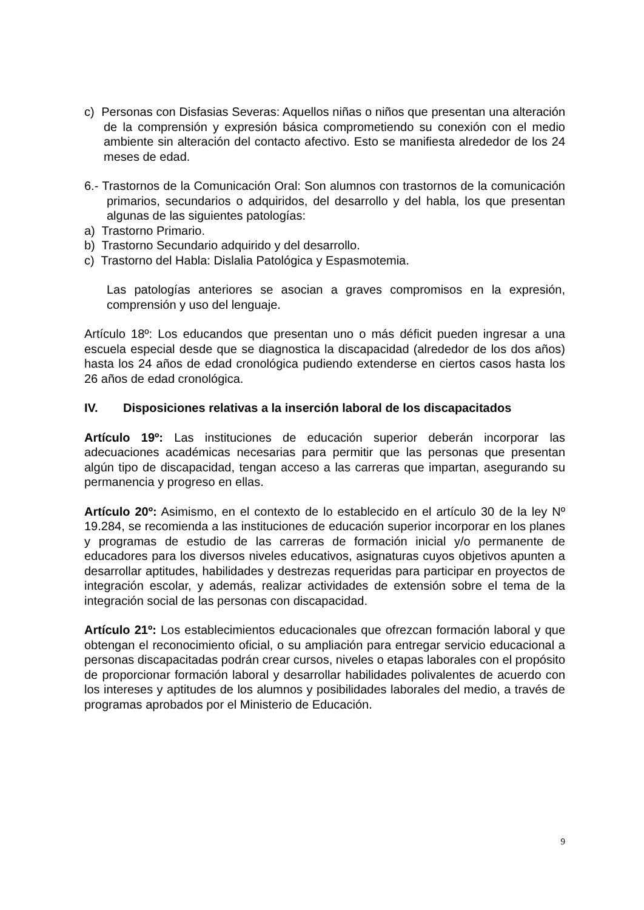c) Personas con Disfasias Severas: Aquellos niñas o niños que presentan una alteración de la comprensión y expresión básica comprometiendo su conexión con el medio ambiente sin alteración del contacto afectivo. Esto se manifiesta alrededor de los 24 meses de edad.
6.- Trastornos de la Comunicación Oral: Son alumnos con trastornos de la comunicación primarios, secundarios o adquiridos, del desarrollo y del habla, los que presentan algunas de las siguientes patologías:
a) Trastorno Primario.
b) Trastorno Secundario adquirido y del desarrollo.
c) Trastorno del Habla: Dislalia Patológica y Espasmotemia.
Las patologías anteriores se asocian a graves compromisos en la expresión, comprensión y uso del lenguaje.
Artículo 18º: Los educandos que presentan uno o más déficit pueden ingresar a una escuela especial desde que se diagnostica la discapacidad (alrededor de los dos años) hasta los 24 años de edad cronológica pudiendo extenderse en ciertos casos hasta los 26 años de edad cronológica.
IV. Disposiciones relativas a la inserción laboral de los discapacitados
Artículo 19º: Las instituciones de educación superior deberán incorporar las adecuaciones académicas necesarias para permitir que las personas que presentan algún tipo de discapacidad, tengan acceso a las carreras que impartan, asegurando su permanencia y progreso en ellas.
Artículo 20º: Asimismo, en el contexto de lo establecido en el artículo 30 de la ley Nº 19.284, se recomienda a las instituciones de educación superior incorporar en los planes y programas de estudio de las carreras de formación inicial y/o permanente de educadores para los diversos niveles educativos, asignaturas cuyos objetivos apunten a desarrollar aptitudes, habilidades y destrezas requeridas para participar en proyectos de integración escolar, y además, realizar actividades de extensión sobre el tema de la integración social de las personas con discapacidad.
Artículo 21º: Los establecimientos educacionales que ofrezcan formación laboral y que obtengan el reconocimiento oficial, o su ampliación para entregar servicio educacional a personas discapacitadas podrán crear cursos, niveles o etapas laborales con el propósito de proporcionar formación laboral y desarrollar habilidades polivalentes de acuerdo con los intereses y aptitudes de los alumnos y posibilidades laborales del medio, a través de programas aprobados por el Ministerio de Educación.
9